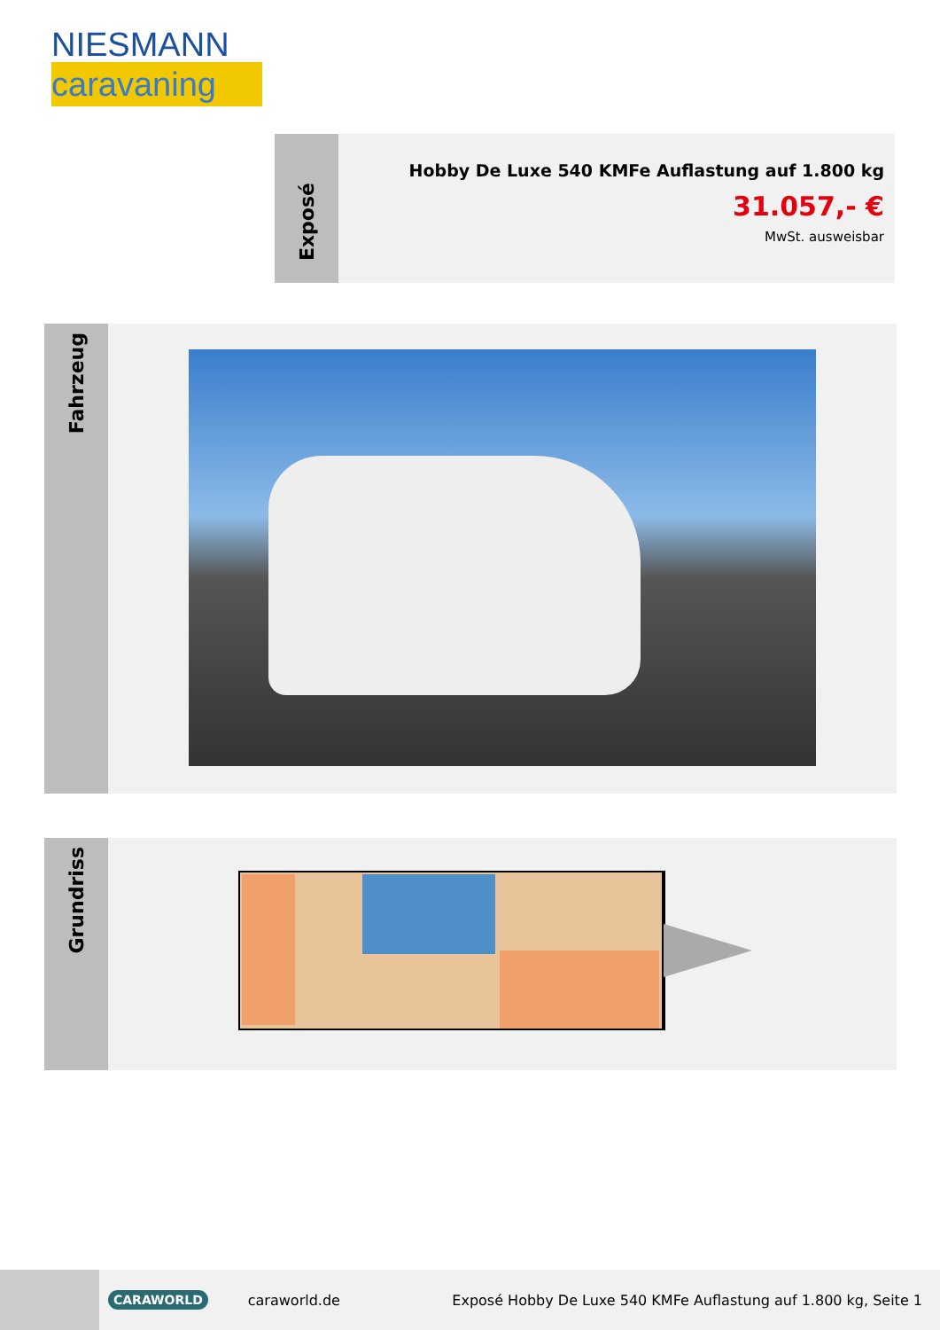NIESMANN
caravaning
Exposé
Hobby De Luxe 540 KMFe Auflastung auf 1.800 kg
31.057,- €
MwSt. ausweisbar
Fahrzeug
Grundriss
CARAWORLD
caraworld.de
Exposé Hobby De Luxe 540 KMFe Auflastung auf 1.800 kg, Seite 1